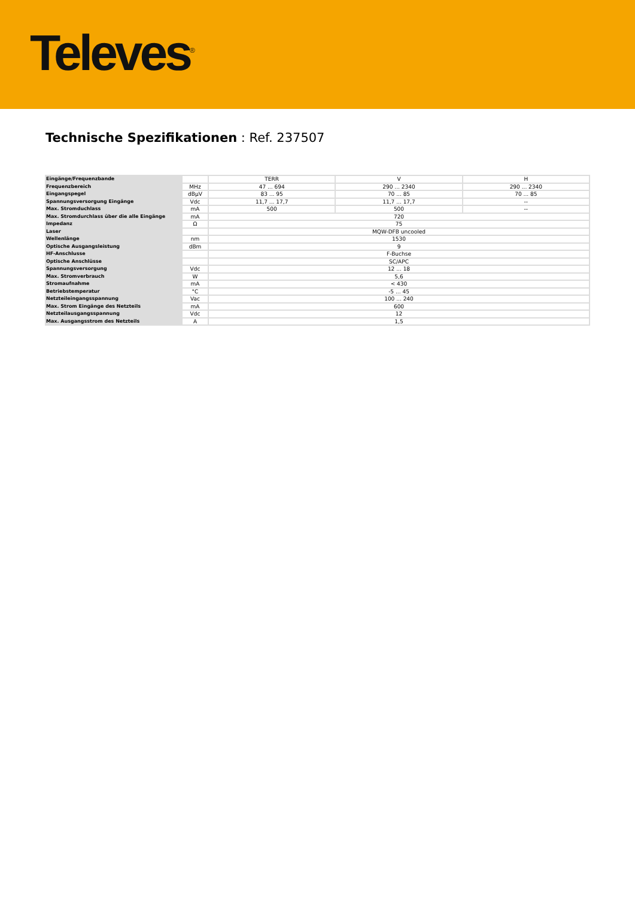Televes<sup>®</sup>
Technische Spezifikationen : Ref. 237507
| Eingänge/Frequenzbande | | TERR | V | H |
| Frequenzbereich | MHz | 47 ... 694 | 290 ... 2340 | 290 ... 2340 |
| Eingangspegel | dBµV | 83 ... 95 | 70 ... 85 | 70 ... 85 |
| Spannungsversorgung Eingänge | Vdc | 11,7 ... 17,7 | 11,7 ... 17,7 | -- |
| Max. Stromduchlass | mA | 500 | 500 | -- |
| Max. Stromdurchlass über die alle Eingänge | mA | 720 | | |
| Impedanz | Ω | 75 | | |
| Laser | | MQW-DFB uncooled | | |
| Wellenlänge | nm | 1530 | | |
| Optische Ausgangsleistung | dBm | 9 | | |
| HF-Anschlusse | | F-Buchse | | |
| Optische Anschlüsse | | SC/APC | | |
| Spannungsversorgung | Vdc | 12 ... 18 | | |
| Max. Stromverbrauch | W | 5,6 | | |
| Stromaufnahme | mA | < 430 | | |
| Betriebstemperatur | °C | -5 ... 45 | | |
| Netzteileingangsspannung | Vac | 100 ... 240 | | |
| Max. Strom Eingänge des Netzteils | mA | 600 | | |
| Netzteilausgangsspannung | Vdc | 12 | | |
| Max. Ausgangsstrom des Netzteils | A | 1,5 | | |